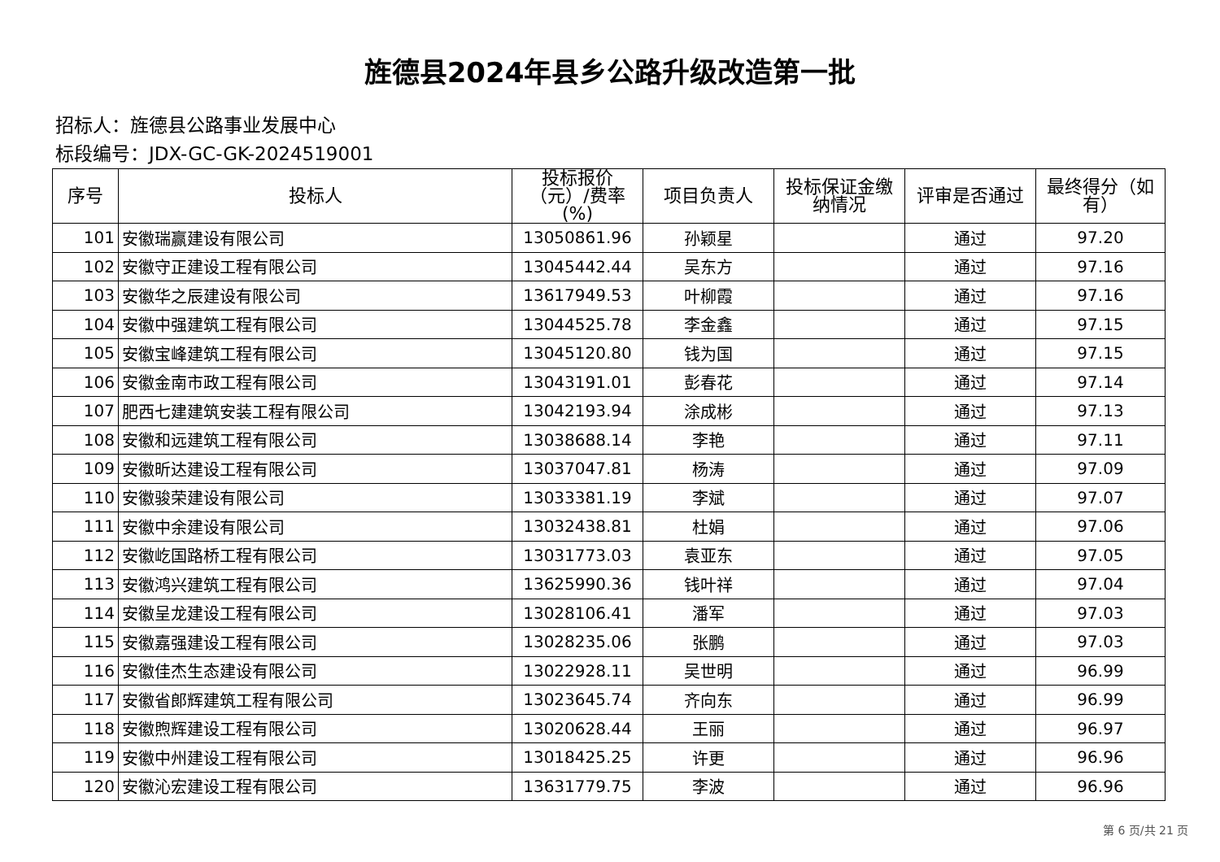旌德县2024年县乡公路升级改造第一批
招标人：旌德县公路事业发展中心
标段编号：JDX-GC-GK-2024519001
| 序号 | 投标人 | 投标报价（元）/费率(%) | 项目负责人 | 投标保证金缴纳情况 | 评审是否通过 | 最终得分（如有） |
| --- | --- | --- | --- | --- | --- | --- |
| 101 | 安徽瑞赢建设有限公司 | 13050861.96 | 孙颖星 | | 通过 | 97.20 |
| 102 | 安徽守正建设工程有限公司 | 13045442.44 | 吴东方 | | 通过 | 97.16 |
| 103 | 安徽华之辰建设有限公司 | 13617949.53 | 叶柳霞 | | 通过 | 97.16 |
| 104 | 安徽中强建筑工程有限公司 | 13044525.78 | 李金鑫 | | 通过 | 97.15 |
| 105 | 安徽宝峰建筑工程有限公司 | 13045120.80 | 钱为国 | | 通过 | 97.15 |
| 106 | 安徽金南市政工程有限公司 | 13043191.01 | 彭春花 | | 通过 | 97.14 |
| 107 | 肥西七建建筑安装工程有限公司 | 13042193.94 | 涂成彬 | | 通过 | 97.13 |
| 108 | 安徽和远建筑工程有限公司 | 13038688.14 | 李艳 | | 通过 | 97.11 |
| 109 | 安徽昕达建设工程有限公司 | 13037047.81 | 杨涛 | | 通过 | 97.09 |
| 110 | 安徽骏荣建设有限公司 | 13033381.19 | 李斌 | | 通过 | 97.07 |
| 111 | 安徽中余建设有限公司 | 13032438.81 | 杜娟 | | 通过 | 97.06 |
| 112 | 安徽屹国路桥工程有限公司 | 13031773.03 | 袁亚东 | | 通过 | 97.05 |
| 113 | 安徽鸿兴建筑工程有限公司 | 13625990.36 | 钱叶祥 | | 通过 | 97.04 |
| 114 | 安徽呈龙建设工程有限公司 | 13028106.41 | 潘军 | | 通过 | 97.03 |
| 115 | 安徽嘉强建设工程有限公司 | 13028235.06 | 张鹏 | | 通过 | 97.03 |
| 116 | 安徽佳杰生态建设有限公司 | 13022928.11 | 吴世明 | | 通过 | 96.99 |
| 117 | 安徽省郎辉建筑工程有限公司 | 13023645.74 | 齐向东 | | 通过 | 96.99 |
| 118 | 安徽煦辉建设工程有限公司 | 13020628.44 | 王丽 | | 通过 | 96.97 |
| 119 | 安徽中州建设工程有限公司 | 13018425.25 | 许更 | | 通过 | 96.96 |
| 120 | 安徽沁宏建设工程有限公司 | 13631779.75 | 李波 | | 通过 | 96.96 |
第 6 页/共 21 页